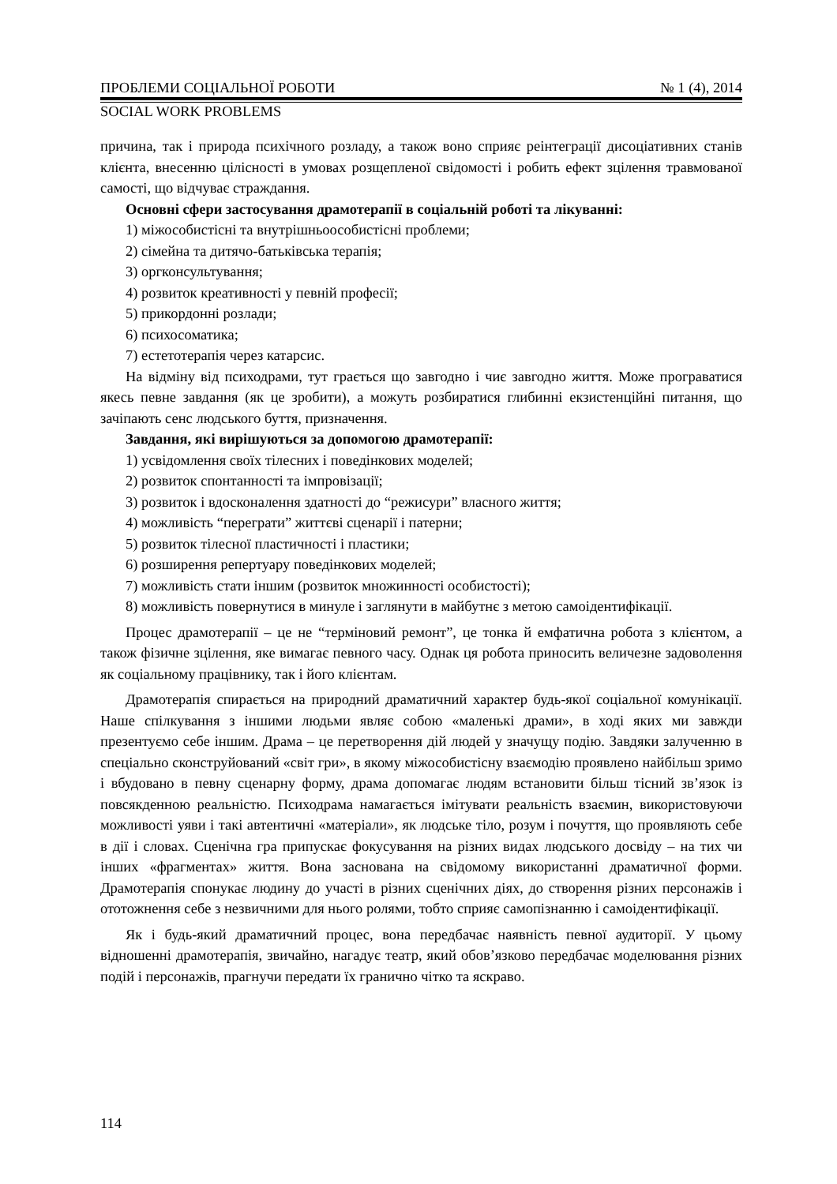ПРОБЛЕМИ СОЦІАЛЬНОЇ РОБОТИ № 1 (4), 2014
SOCIAL WORK PROBLEMS
причина, так і природа психічного розладу, а також воно сприяє реінтеграції дисоціативних станів клієнта, внесенню цілісності в умовах розщепленої свідомості і робить ефект зцілення травмованої самості, що відчуває страждання.
Основні сфери застосування драмотерапії в соціальній роботі та лікуванні:
1) міжособистісні та внутрішньоособистісні проблеми;
2) сімейна та дитячо-батьківська терапія;
3) оргконсультування;
4) розвиток креативності у певній професії;
5) прикордонні розлади;
6) психосоматика;
7) естетотерапія через катарсис.
На відміну від психодрами, тут грається що завгодно і чиє завгодно життя. Може програватися якесь певне завдання (як це зробити), а можуть розбиратися глибинні екзистенційні питання, що зачіпають сенс людського буття, призначення.
Завдання, які вирішуються за допомогою драмотерапії:
1) усвідомлення своїх тілесних і поведінкових моделей;
2) розвиток спонтанності та імпровізації;
3) розвиток і вдосконалення здатності до “режисури” власного життя;
4) можливість “переграти” життєві сценарії і патерни;
5) розвиток тілесної пластичності і пластики;
6) розширення репертуару поведінкових моделей;
7) можливість стати іншим (розвиток множинності особистості);
8) можливість повернутися в минуле і заглянути в майбутнє з метою самоідентифікації.
Процес драмотерапії – це не “терміновий ремонт”, це тонка й емфатична робота з клієнтом, а також фізичне зцілення, яке вимагає певного часу. Однак ця робота приносить величезне задоволення як соціальному працівнику, так і його клієнтам.
Драмотерапія спирається на природний драматичний характер будь-якої соціальної комунікації. Наше спілкування з іншими людьми являє собою «маленькі драми», в ході яких ми завжди презентуємо себе іншим. Драма – це перетворення дій людей у значущу подію. Завдяки залученню в спеціально сконструйований «світ гри», в якому міжособистісну взаємодію проявлено найбільш зримо і вбудовано в певну сценарну форму, драма допомагає людям встановити більш тісний зв’язок із повсякденною реальністю. Психодрама намагається імітувати реальність взаємин, використовуючи можливості уяви і такі автентичні «матеріали», як людське тіло, розум і почуття, що проявляють себе в дії і словах. Сценічна гра припускає фокусування на різних видах людського досвіду – на тих чи інших «фрагментах» життя. Вона заснована на свідомому використанні драматичної форми. Драмотерапія спонукає людину до участі в різних сценічних діях, до створення різних персонажів і ототожнення себе з незвичними для нього ролями, тобто сприяє самопізнанню і самоідентифікації.
Як і будь-який драматичний процес, вона передбачає наявність певної аудиторії. У цьому відношенні драмотерапія, звичайно, нагадує театр, який обов’язково передбачає моделювання різних подій і персонажів, прагнучи передати їх гранично чітко та яскраво.
114